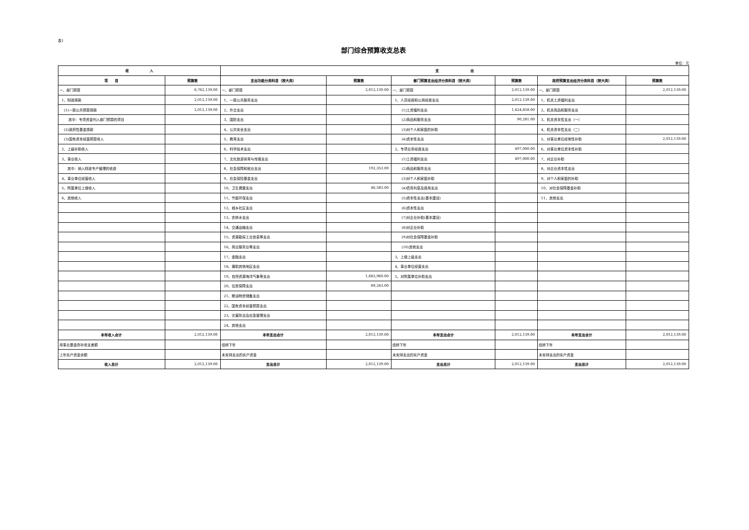表1
部门综合预算收支总表
单位：元
| 收 入 | | 支 出 | | | | | |
| --- | --- | --- | --- | --- | --- | --- | --- |
| 项 目 | 预算数 | 支出功能分类科目（按大类） | 预算数 | 部门预算支出经济分类科目（按大类） | 预算数 | 政府预算支出经济分类科目（按大类） | 预算数 |
| 一、部门预算 | 6,762,139.00 | 一、部门预算 | 2,012,139.00 | 一、部门预算 | 2,012,139.00 | 一、部门预算 | 2,012,139.00 |
| 1、财政拨款 | 2,012,139.00 | 1、一般公共服务支出 | | 1、人员经费和公用经费支出 | 2,012,139.00 | 1、机关工资福利支出 | |
| (1)一般公共预算拨款 | 2,012,139.00 | 2、外交支出 | | (1)工资福利支出 | 1,424,858.00 | 2、机关商品和服务支出 | |
| 其中：专项资金列入部门预算的项目 | | 3、国防支出 | | (2)商品和服务支出 | 90,281.00 | 3、机关资本性支出（一） | |
| (2)政府性基金拨款 | | 4、公共安全支出 | | (3)对个人和家庭的补助 | | 4、机关资本性支出（二） | |
| (3)国有资本经营预算收入 | | 5、教育支出 | | (4)资本性支出 | | 5、对事业单位经常性补助 | 2,012,139.00 |
| 2、上级补助收入 | | 6、科学技术支出 | | 2、专项业务经费支出 | 497,000.00 | 6、对事业单位资本性补助 | |
| 3、事业收入 | | 7、文化旅游体育与传媒支出 | | (1)工资福利支出 | 497,000.00 | 7、对企业补助 | |
| 其中：纳入财政专户管理的收费 | | 8、社会保障和就业支出 | 192,353.00 | (2)商品和服务支出 | | 8、对企业资本性支出 | |
| 4、事业单位经营收入 | | 9、社会保险基金支出 | | (3)对个人和家庭补助 | | 9、对个人和家庭的补助 | |
| 5、附属单位上缴收入 | | 10、卫生健康支出 | 46,583.00 | (4)债务利息及费用支出 | | 10、对社会保障基金补助 | |
| 6、其他收入 | | 11、节能环保支出 | | (5)资本性支出(基本建设) | | 11、其他支出 | |
| | | 12、城乡社区支出 | | (6)资本性支出 | | | |
| | | 13、农林水支出 | | (7)对企业补助(基本建设) | | | |
| | | 14、交通运输支出 | | (8)对企业补助 | | | |
| | | 15、资源勘探工业信息等支出 | | (9)对社会保障基金补助 | | | |
| | | 16、商业服务业等支出 | | (10)其他支出 | | | |
| | | 17、金融支出 | | 3、上缴上级支出 | | | |
| | | 18、援助其他地区支出 | | 4、事业单位经营支出 | | | |
| | | 19、自然资源海洋气象等支出 | 1,683,960.00 | 5、对附属单位补助支出 | | | |
| | | 20、住房保障支出 | 89,243.00 | | | | |
| | | 21、粮油物资储备支出 | | | | | |
| | | 22、国有资本经营预算支出 | | | | | |
| | | 23、灾害防治及应急管理支出 | | | | | |
| | | 24、其他支出 | | | | | |
| 本年收入合计 | 2,012,139.00 | 本年支出合计 | 2,012,139.00 | 本年支出合计 | 2,012,139.00 | 本年支出合计 | 2,012,139.00 |
| 用事业基金弥补收支差额 | | 结转下年 | | 结转下年 | | 结转下年 | |
| 上年实户资金余额 | | 未安排支出的实户资金 | | 未安排支出的实户资金 | | 未安排支出的实户资金 | |
| 收入总计 | 2,012,139.00 | 支出总计 | 2,012,139.00 | 支出总计 | 2,012,139.00 | 支出总计 | 2,012,139.00 |